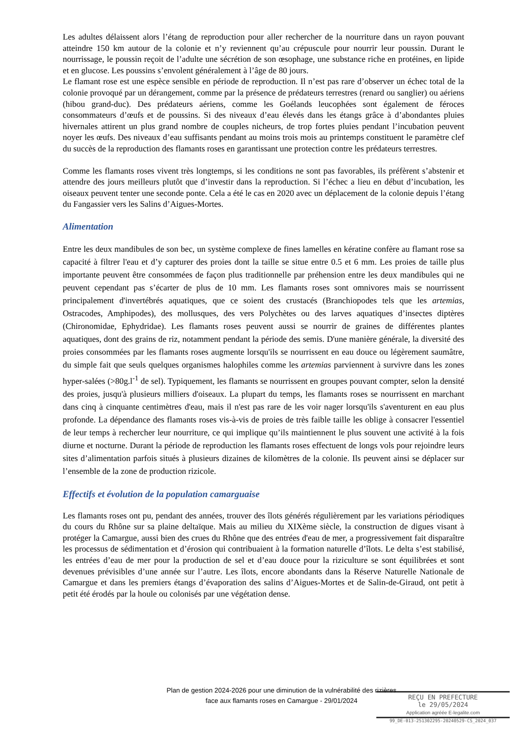Les adultes délaissent alors l’étang de reproduction pour aller rechercher de la nourriture dans un rayon pouvant atteindre 150 km autour de la colonie et n’y reviennent qu’au crépuscule pour nourrir leur poussin. Durant le nourrissage, le poussin reçoit de l’adulte une sécrétion de son œsophage, une substance riche en protéines, en lipide et en glucose. Les poussins s’envolent généralement à l’âge de 80 jours.
Le flamant rose est une espèce sensible en période de reproduction. Il n’est pas rare d’observer un échec total de la colonie provoqué par un dérangement, comme par la présence de prédateurs terrestres (renard ou sanglier) ou aériens (hibou grand-duc). Des prédateurs aériens, comme les Goélands leucophées sont également de féroces consommateurs d’œufs et de poussins. Si des niveaux d’eau élevés dans les étangs grâce à d’abondantes pluies hivernales attirent un plus grand nombre de couples nicheurs, de trop fortes pluies pendant l’incubation peuvent noyer les œufs. Des niveaux d’eau suffisants pendant au moins trois mois au printemps constituent le paramètre clef du succès de la reproduction des flamants roses en garantissant une protection contre les prédateurs terrestres.
Comme les flamants roses vivent très longtemps, si les conditions ne sont pas favorables, ils préfèrent s’abstenir et attendre des jours meilleurs plutôt que d’investir dans la reproduction. Si l’échec a lieu en début d’incubation, les oiseaux peuvent tenter une seconde ponte. Cela a été le cas en 2020 avec un déplacement de la colonie depuis l’étang du Fangassier vers les Salins d’Aigues-Mortes.
Alimentation
Entre les deux mandibules de son bec, un système complexe de fines lamelles en kératine confère au flamant rose sa capacité à filtrer l'eau et d’y capturer des proies dont la taille se situe entre 0.5 et 6 mm. Les proies de taille plus importante peuvent être consommées de façon plus traditionnelle par préhension entre les deux mandibules qui ne peuvent cependant pas s’écarter de plus de 10 mm. Les flamants roses sont omnivores mais se nourrissent principalement d'invertébrés aquatiques, que ce soient des crustacés (Branchiopodes tels que les artemias, Ostracodes, Amphipodes), des mollusques, des vers Polychètes ou des larves aquatiques d’insectes diptères (Chironomidae, Ephydridae). Les flamants roses peuvent aussi se nourrir de graines de différentes plantes aquatiques, dont des grains de riz, notamment pendant la période des semis. D'une manière générale, la diversité des proies consommées par les flamants roses augmente lorsqu'ils se nourrissent en eau douce ou légèrement saumâtre, du simple fait que seuls quelques organismes halophiles comme les artemias parviennent à survivre dans les zones hyper-salées (>80g.l<sup>-1</sup> de sel). Typiquement, les flamants se nourrissent en groupes pouvant compter, selon la densité des proies, jusqu'à plusieurs milliers d'oiseaux. La plupart du temps, les flamants roses se nourrissent en marchant dans cinq à cinquante centimètres d'eau, mais il n'est pas rare de les voir nager lorsqu'ils s'aventurent en eau plus profonde. La dépendance des flamants roses vis-à-vis de proies de très faible taille les oblige à consacrer l'essentiel de leur temps à rechercher leur nourriture, ce qui implique qu’ils maintiennent le plus souvent une activité à la fois diurne et nocturne. Durant la période de reproduction les flamants roses effectuent de longs vols pour rejoindre leurs sites d’alimentation parfois situés à plusieurs dizaines de kilomètres de la colonie. Ils peuvent ainsi se déplacer sur l’ensemble de la zone de production rizicole.
Effectifs et évolution de la population camarguaise
Les flamants roses ont pu, pendant des années, trouver des îlots générés régulièrement par les variations périodiques du cours du Rhône sur sa plaine deltaïque. Mais au milieu du XIXème siècle, la construction de digues visant à protéger la Camargue, aussi bien des crues du Rhône que des entrées d'eau de mer, a progressivement fait disparaître les processus de sédimentation et d’érosion qui contribuaient à la formation naturelle d’îlots. Le delta s’est stabilisé, les entrées d’eau de mer pour la production de sel et d’eau douce pour la riziculture se sont équilibrées et sont devenues prévisibles d’une année sur l’autre. Les îlots, encore abondants dans la Réserve Naturelle Nationale de Camargue et dans les premiers étangs d’évaporation des salins d’Aigues-Mortes et de Salin-de-Giraud, ont petit à petit été érodés par la houle ou colonisés par une végétation dense.
Plan de gestion 2024-2026 pour une diminution de la vulnérabilité des rizières
face aux flamants roses en Camargue - 29/01/2024
REÇU EN PREFECTURE
le 29/05/2024
Application agréée E-legalite.com
99_DE-013-251302295-20240529-CS_2024_037